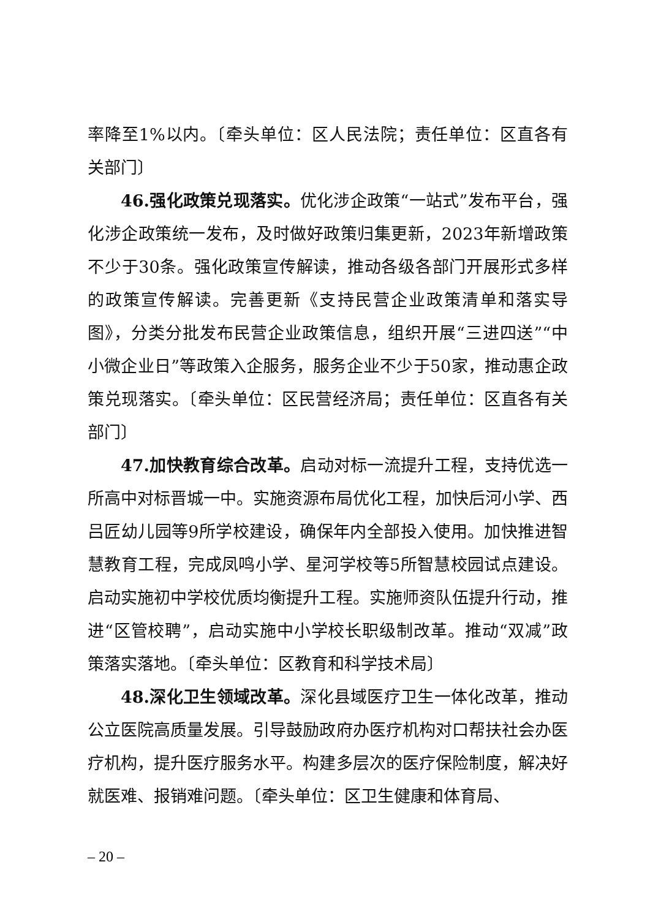率降至1%以内。〔牵头单位：区人民法院；责任单位：区直各有关部门〕
46.强化政策兑现落实。优化涉企政策“一站式”发布平台，强化涉企政策统一发布，及时做好政策归集更新，2023年新增政策不少于30条。强化政策宣传解读，推动各级各部门开展形式多样的政策宣传解读。完善更新《支持民营企业政策清单和落实导图》，分类分批发布民营企业政策信息，组织开展“三进四送”“中小微企业日”等政策入企服务，服务企业不少于50家，推动惠企政策兑现落实。〔牵头单位：区民营经济局；责任单位：区直各有关部门〕
47.加快教育综合改革。启动对标一流提升工程，支持优选一所高中对标晋城一中。实施资源布局优化工程，加快后河小学、西吕匠幼儿园等9所学校建设，确保年内全部投入使用。加快推进智慧教育工程，完成凤鸣小学、星河学校等5所智慧校园试点建设。启动实施初中学校优质均衡提升工程。实施师资队伍提升行动，推进“区管校聘”，启动实施中小学校长职级制改革。推动“双减”政策落实落地。〔牵头单位：区教育和科学技术局〕
48.深化卫生领域改革。深化县域医疗卫生一体化改革，推动公立医院高质量发展。引导鼓励政府办医疗机构对口帮扶社会办医疗机构，提升医疗服务水平。构建多层次的医疗保险制度，解决好就医难、报销难问题。〔牵头单位：区卫生健康和体育局、
– 20 –